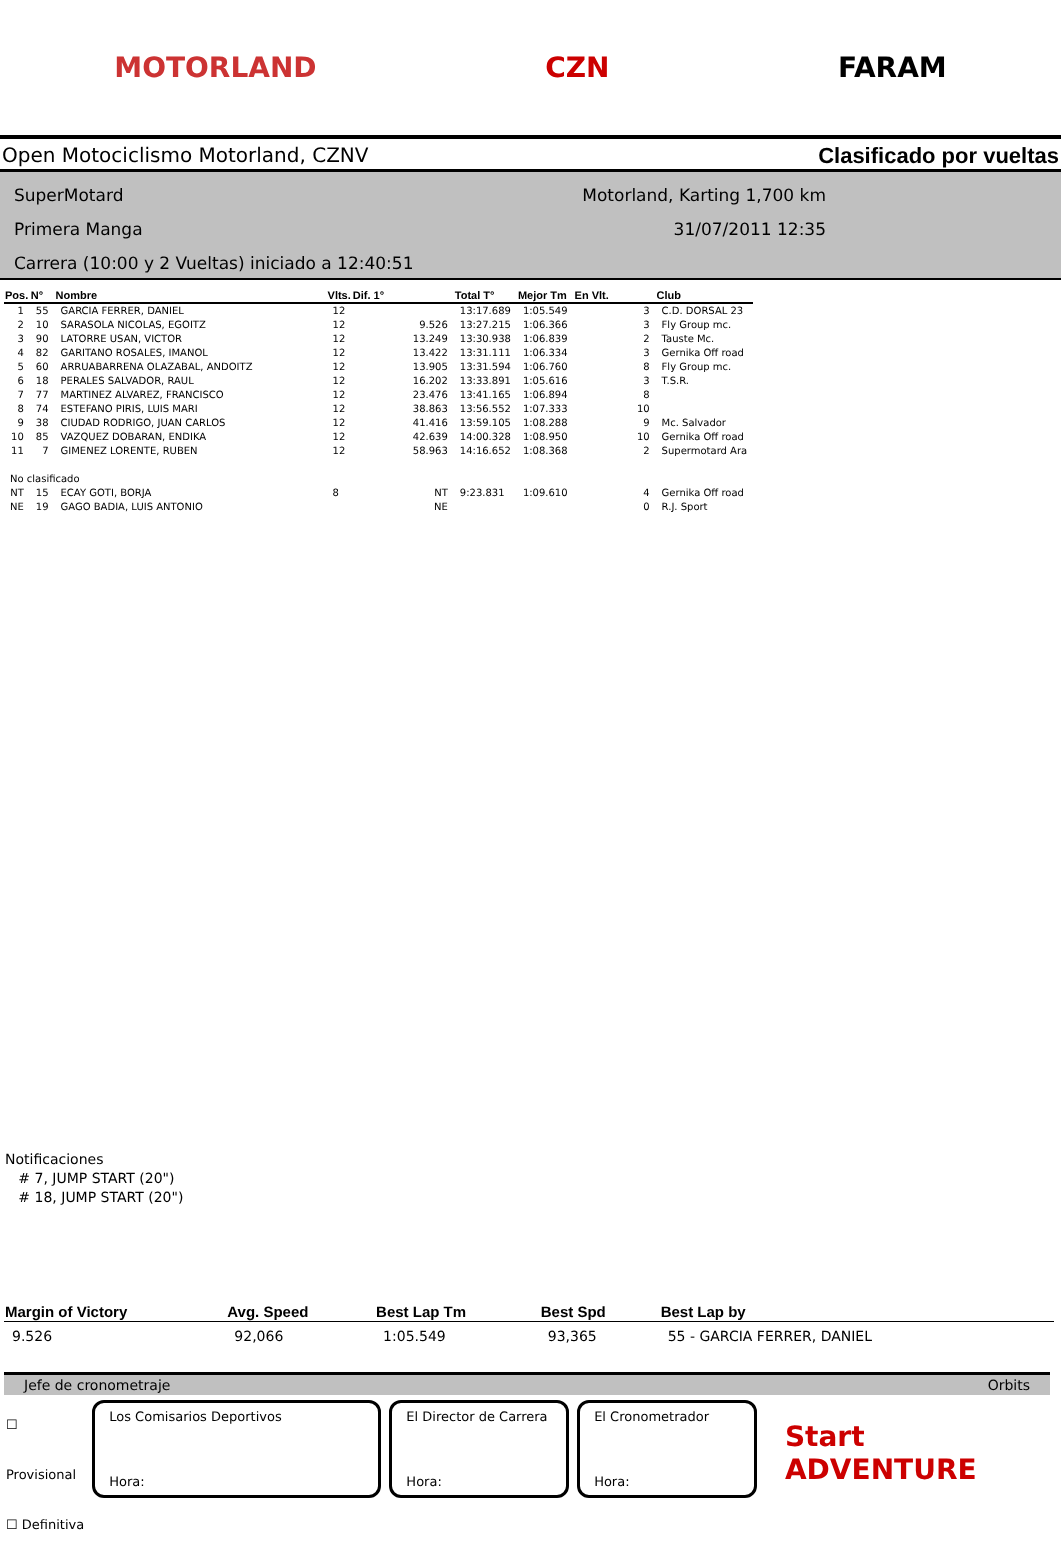MOTORLAND CZN FARAM
Open Motociclismo Motorland, CZNV Clasificado por vueltas
SuperMotard Motorland, Karting 1,700 km
Primera Manga 31/07/2011 12:35
Carrera (10:00 y 2 Vueltas) iniciado a 12:40:51
| Pos. | N° | Nombre | Vlts. | Dif. 1° | Total T° | Mejor Tm | En Vlt. | Club |
| --- | --- | --- | --- | --- | --- | --- | --- | --- |
| 1 | 55 | GARCIA FERRER, DANIEL | 12 | | 13:17.689 | 1:05.549 | 3 | C.D. DORSAL 23 |
| 2 | 10 | SARASOLA NICOLAS, EGOITZ | 12 | 9.526 | 13:27.215 | 1:06.366 | 3 | Fly Group mc. |
| 3 | 90 | LATORRE USAN, VICTOR | 12 | 13.249 | 13:30.938 | 1:06.839 | 2 | Tauste Mc. |
| 4 | 82 | GARITANO ROSALES, IMANOL | 12 | 13.422 | 13:31.111 | 1:06.334 | 3 | Gernika Off road |
| 5 | 60 | ARRUABARRENA OLAZABAL, ANDOITZ | 12 | 13.905 | 13:31.594 | 1:06.760 | 8 | Fly Group mc. |
| 6 | 18 | PERALES SALVADOR, RAUL | 12 | 16.202 | 13:33.891 | 1:05.616 | 3 | T.S.R. |
| 7 | 77 | MARTINEZ ALVAREZ, FRANCISCO | 12 | 23.476 | 13:41.165 | 1:06.894 | 8 | |
| 8 | 74 | ESTEFANO PIRIS, LUIS MARI | 12 | 38.863 | 13:56.552 | 1:07.333 | 10 | |
| 9 | 38 | CIUDAD RODRIGO, JUAN CARLOS | 12 | 41.416 | 13:59.105 | 1:08.288 | 9 | Mc. Salvador |
| 10 | 85 | VAZQUEZ DOBARAN, ENDIKA | 12 | 42.639 | 14:00.328 | 1:08.950 | 10 | Gernika Off road |
| 11 | 7 | GIMENEZ LORENTE, RUBEN | 12 | 58.963 | 14:16.652 | 1:08.368 | 2 | Supermotard Ara |
| No clasificado | | | | | | | | |
| NT | 15 | ECAY GOTI, BORJA | 8 | NT | 9:23.831 | 1:09.610 | 4 | Gernika Off road |
| NE | 19 | GAGO BADIA, LUIS ANTONIO | | NE | | | 0 | R.J. Sport |
Notificaciones
# 7, JUMP START (20")
# 18, JUMP START (20")
| Margin of Victory | Avg. Speed | Best Lap Tm | Best Spd | Best Lap by |
| --- | --- | --- | --- | --- |
| 9.526 | 92,066 | 1:05.549 | 93,365 | 55 - GARCIA FERRER, DANIEL |
Jefe de cronometraje Orbits
☐ Provisional
☐ Definitiva
Los Comisarios Deportivos
Hora:
El Director de Carrera
Hora:
El Cronometrador
Hora:
Start ADVENTURE